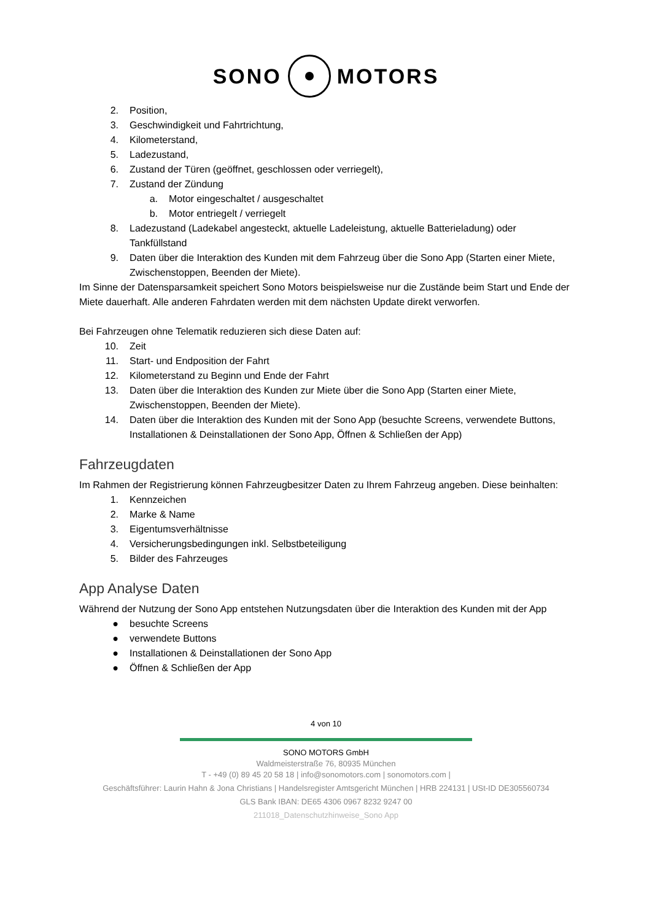SONO MOTORS
2. Position,
3. Geschwindigkeit und Fahrtrichtung,
4. Kilometerstand,
5. Ladezustand,
6. Zustand der Türen (geöffnet, geschlossen oder verriegelt),
7. Zustand der Zündung
a. Motor eingeschaltet / ausgeschaltet
b. Motor entriegelt / verriegelt
8. Ladezustand (Ladekabel angesteckt, aktuelle Ladeleistung, aktuelle Batterieladung) oder Tankfüllstand
9. Daten über die Interaktion des Kunden mit dem Fahrzeug über die Sono App (Starten einer Miete, Zwischenstoppen, Beenden der Miete).
Im Sinne der Datensparsamkeit speichert Sono Motors beispielsweise nur die Zustände beim Start und Ende der Miete dauerhaft. Alle anderen Fahrdaten werden mit dem nächsten Update direkt verworfen.
Bei Fahrzeugen ohne Telematik reduzieren sich diese Daten auf:
10. Zeit
11. Start- und Endposition der Fahrt
12. Kilometerstand zu Beginn und Ende der Fahrt
13. Daten über die Interaktion des Kunden zur Miete über die Sono App (Starten einer Miete, Zwischenstoppen, Beenden der Miete).
14. Daten über die Interaktion des Kunden mit der Sono App (besuchte Screens, verwendete Buttons, Installationen & Deinstallationen der Sono App, Öffnen & Schließen der App)
Fahrzeugdaten
Im Rahmen der Registrierung können Fahrzeugbesitzer Daten zu Ihrem Fahrzeug angeben. Diese beinhalten:
1. Kennzeichen
2. Marke & Name
3. Eigentumsverhältnisse
4. Versicherungsbedingungen inkl. Selbstbeteiligung
5. Bilder des Fahrzeuges
App Analyse Daten
Während der Nutzung der Sono App entstehen Nutzungsdaten über die Interaktion des Kunden mit der App
● besuchte Screens
● verwendete Buttons
● Installationen & Deinstallationen der Sono App
● Öffnen & Schließen der App
4 von 10
SONO MOTORS GmbH
Waldmeisterstraße 76, 80935 München
T - +49 (0) 89 45 20 58 18 | info@sonomotors.com | sonomotors.com |
Geschäftsführer: Laurin Hahn & Jona Christians | Handelsregister Amtsgericht München | HRB 224131 | USt-ID DE305560734
GLS Bank IBAN: DE65 4306 0967 8232 9247 00
211018_Datenschutzhinweise_Sono App